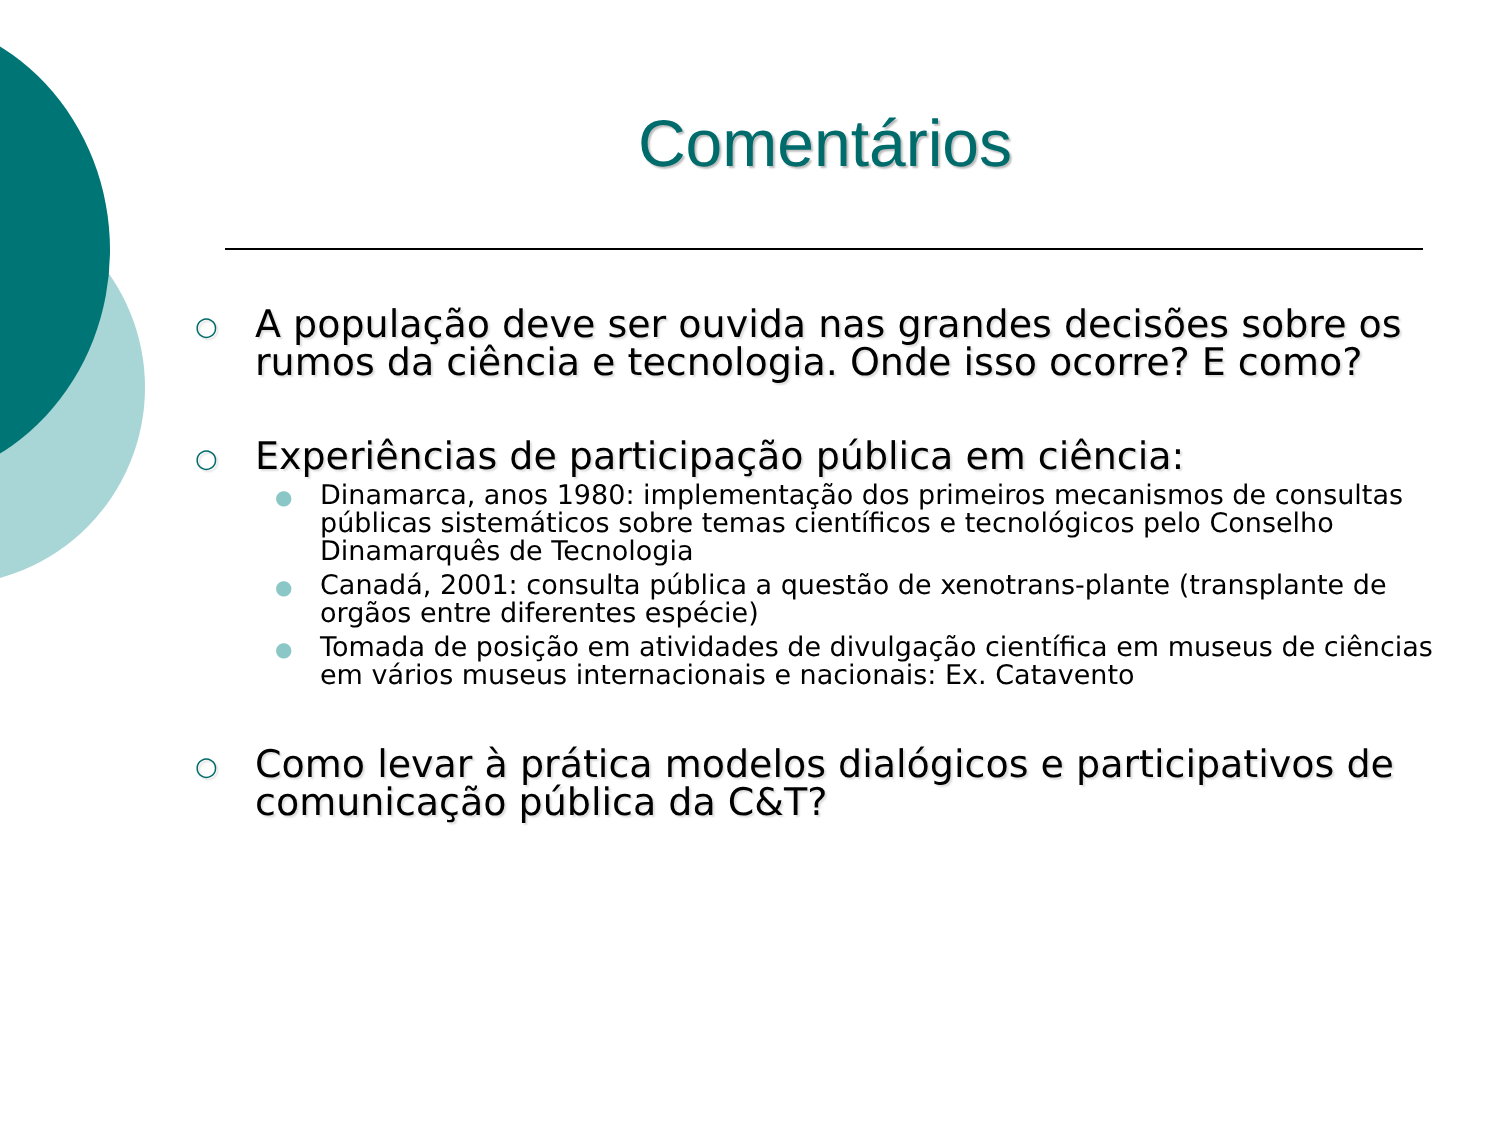Comentários
○
A população deve ser ouvida nas grandes decisões sobre os rumos da ciência e tecnologia. Onde isso ocorre? E como?
○
Experiências de participação pública em ciência:
●
Dinamarca, anos 1980: implementação dos primeiros mecanismos de consultas públicas sistemáticos sobre temas científicos e tecnológicos pelo Conselho Dinamarquês de Tecnologia
●
Canadá, 2001: consulta pública a questão de xenotrans-plante (transplante de orgãos entre diferentes espécie)
●
Tomada de posição em atividades de divulgação científica em museus de ciências em vários museus internacionais e nacionais: Ex. Catavento
○
Como levar à prática modelos dialógicos e participativos de comunicação pública da C&T?